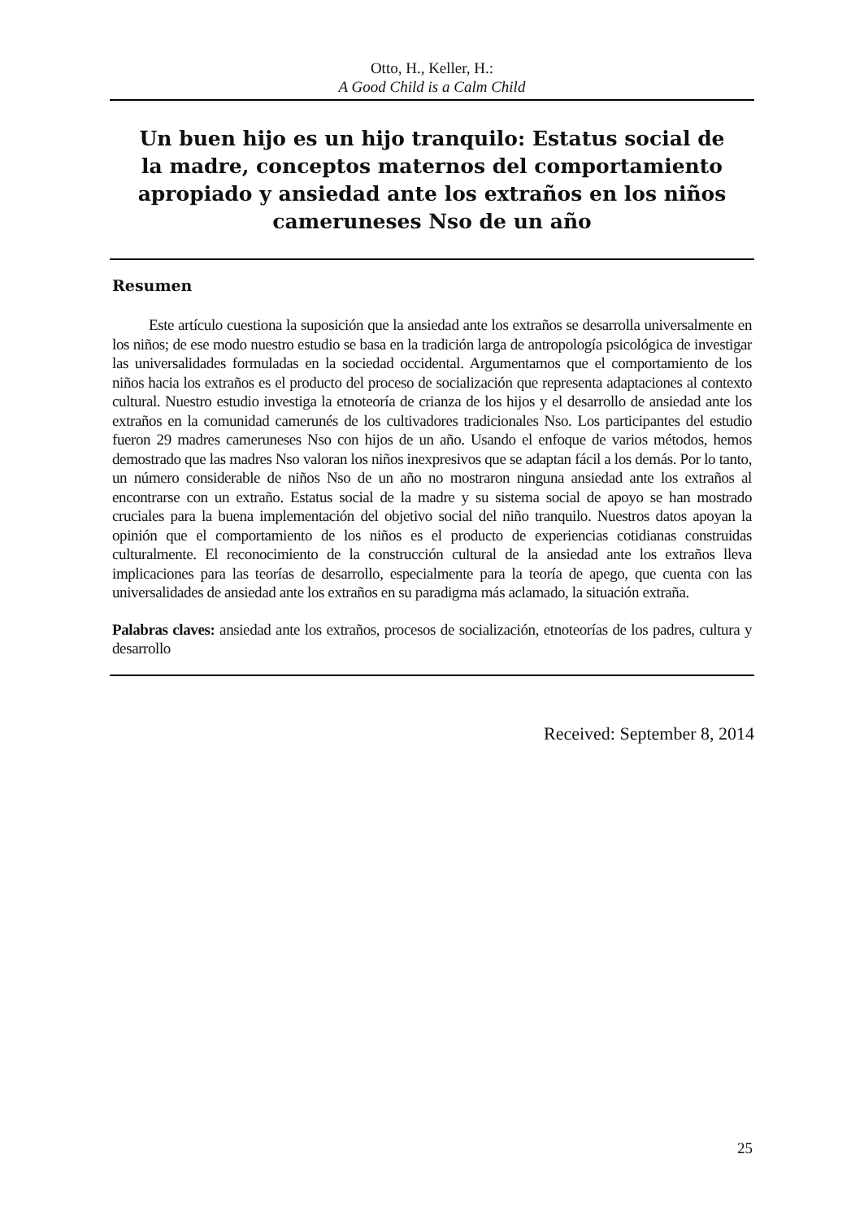Otto, H., Keller, H.:
A Good Child is a Calm Child
Un buen hijo es un hijo tranquilo: Estatus social de la madre, conceptos maternos del comportamiento apropiado y ansiedad ante los extraños en los niños cameruneses Nso de un año
Resumen
Este artículo cuestiona la suposición que la ansiedad ante los extraños se desarrolla universalmente en los niños; de ese modo nuestro estudio se basa en la tradición larga de antropología psicológica de investigar las universalidades formuladas en la sociedad occidental. Argumentamos que el comportamiento de los niños hacia los extraños es el producto del proceso de socialización que representa adaptaciones al contexto cultural. Nuestro estudio investiga la etnoteoría de crianza de los hijos y el desarrollo de ansiedad ante los extraños en la comunidad camerunés de los cultivadores tradicionales Nso. Los participantes del estudio fueron 29 madres cameruneses Nso con hijos de un año. Usando el enfoque de varios métodos, hemos demostrado que las madres Nso valoran los niños inexpresivos que se adaptan fácil a los demás. Por lo tanto, un número considerable de niños Nso de un año no mostraron ninguna ansiedad ante los extraños al encontrarse con un extraño. Estatus social de la madre y su sistema social de apoyo se han mostrado cruciales para la buena implementación del objetivo social del niño tranquilo. Nuestros datos apoyan la opinión que el comportamiento de los niños es el producto de experiencias cotidianas construidas culturalmente. El reconocimiento de la construcción cultural de la ansiedad ante los extraños lleva implicaciones para las teorías de desarrollo, especialmente para la teoría de apego, que cuenta con las universalidades de ansiedad ante los extraños en su paradigma más aclamado, la situación extraña.
Palabras claves: ansiedad ante los extraños, procesos de socialización, etnoteorías de los padres, cultura y desarrollo
Received: September 8, 2014
25